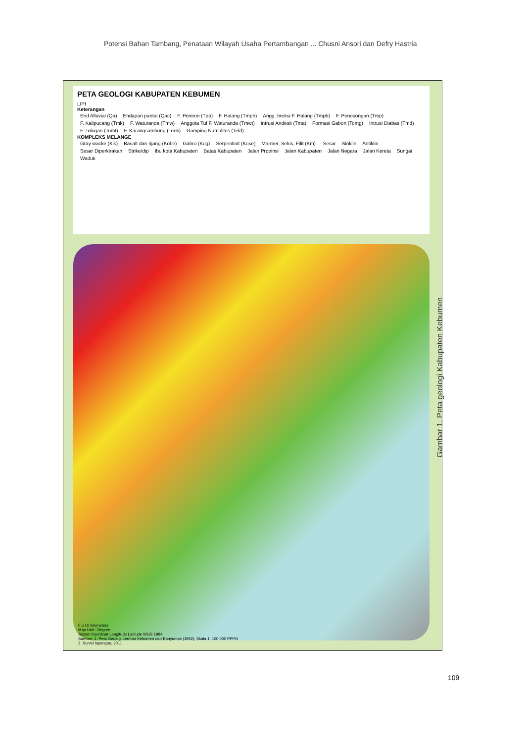Potensi Bahan Tambang, Penataan Wilayah Usaha Pertambangan ... Chusni Ansori dan Defry Hastria
PETA GEOLOGI KABUPATEN KEBUMEN
LIPI
Keterangan
End Alluvial (Qa) Endapan pantai (Qac) F. Peniron (Tpp) F. Halang (Tmph) Angg. breksi F. Halang (Tmpb) F. Penosongan (Tmp) F. Kalipucang (Tmk) F. Waturanda (Tmw) Anggota Tuf F. Waturanda (Tmwt) Intrusi Andesit (Tma) Formasi Gabon (Tomg) Intrusi Diabas (Tmd) F. Tologan (Tomt) F. Karangsambung (Teok) Gamping Numulites (Teld)
KOMPLEKS MELANGE
Gray wacke (Kls) Basalt dan rijang (Kobe) Gabro (Kog) Serpentinit (Kose) Marmer, Sekis, Filit (Km) Sesar Sinklin Antiklin Sesar Diperkirakan Strike/dip Ibu kota Kabupaten Batas Kabupaten Jalan Propinsi Jalan Kabupaten Jalan Negara Jalan Kereta Sungai Waduk
0 5 10 kilometers
Map Unit : Degree
Sistem Koordinat Longitude Latitude WGS 1984
Sumber: 1. Peta Geologi Lembar Kebumen dan Banyumas (1992), Skala 1: 100.000 PPPG
2. Survei lapangan, 2011
Gambar 1. Peta geologi Kabupaten Kebumen
109